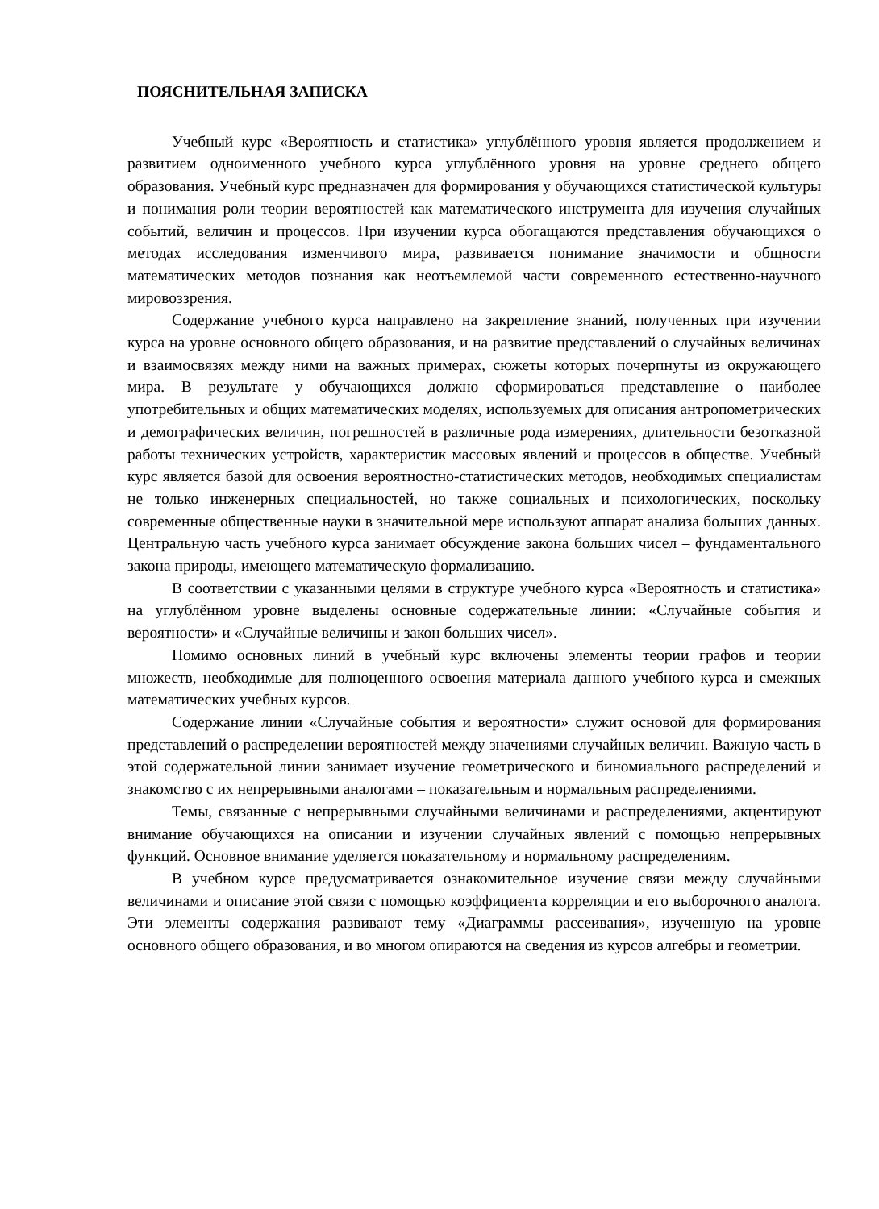ПОЯСНИТЕЛЬНАЯ ЗАПИСКА
Учебный курс «Вероятность и статистика» углублённого уровня является продолжением и развитием одноименного учебного курса углублённого уровня на уровне среднего общего образования. Учебный курс предназначен для формирования у обучающихся статистической культуры и понимания роли теории вероятностей как математического инструмента для изучения случайных событий, величин и процессов. При изучении курса обогащаются представления обучающихся о методах исследования изменчивого мира, развивается понимание значимости и общности математических методов познания как неотъемлемой части современного естественно-научного мировоззрения.
Содержание учебного курса направлено на закрепление знаний, полученных при изучении курса на уровне основного общего образования, и на развитие представлений о случайных величинах и взаимосвязях между ними на важных примерах, сюжеты которых почерпнуты из окружающего мира. В результате у обучающихся должно сформироваться представление о наиболее употребительных и общих математических моделях, используемых для описания антропометрических и демографических величин, погрешностей в различные рода измерениях, длительности безотказной работы технических устройств, характеристик массовых явлений и процессов в обществе. Учебный курс является базой для освоения вероятностно-статистических методов, необходимых специалистам не только инженерных специальностей, но также социальных и психологических, поскольку современные общественные науки в значительной мере используют аппарат анализа больших данных. Центральную часть учебного курса занимает обсуждение закона больших чисел – фундаментального закона природы, имеющего математическую формализацию.
В соответствии с указанными целями в структуре учебного курса «Вероятность и статистика» на углублённом уровне выделены основные содержательные линии: «Случайные события и вероятности» и «Случайные величины и закон больших чисел».
Помимо основных линий в учебный курс включены элементы теории графов и теории множеств, необходимые для полноценного освоения материала данного учебного курса и смежных математических учебных курсов.
Содержание линии «Случайные события и вероятности» служит основой для формирования представлений о распределении вероятностей между значениями случайных величин. Важную часть в этой содержательной линии занимает изучение геометрического и биномиального распределений и знакомство с их непрерывными аналогами – показательным и нормальным распределениями.
Темы, связанные с непрерывными случайными величинами и распределениями, акцентируют внимание обучающихся на описании и изучении случайных явлений с помощью непрерывных функций. Основное внимание уделяется показательному и нормальному распределениям.
В учебном курсе предусматривается ознакомительное изучение связи между случайными величинами и описание этой связи с помощью коэффициента корреляции и его выборочного аналога. Эти элементы содержания развивают тему «Диаграммы рассеивания», изученную на уровне основного общего образования, и во многом опираются на сведения из курсов алгебры и геометрии.